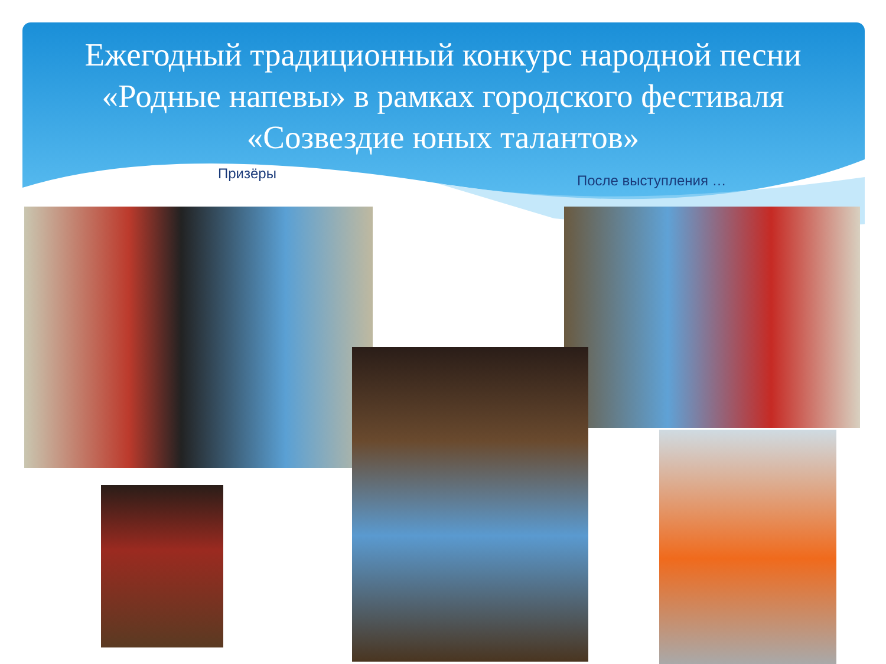Ежегодный традиционный конкурс народной песни «Родные напевы» в рамках городского фестиваля «Созвездие юных талантов»
Призёры После выступления …